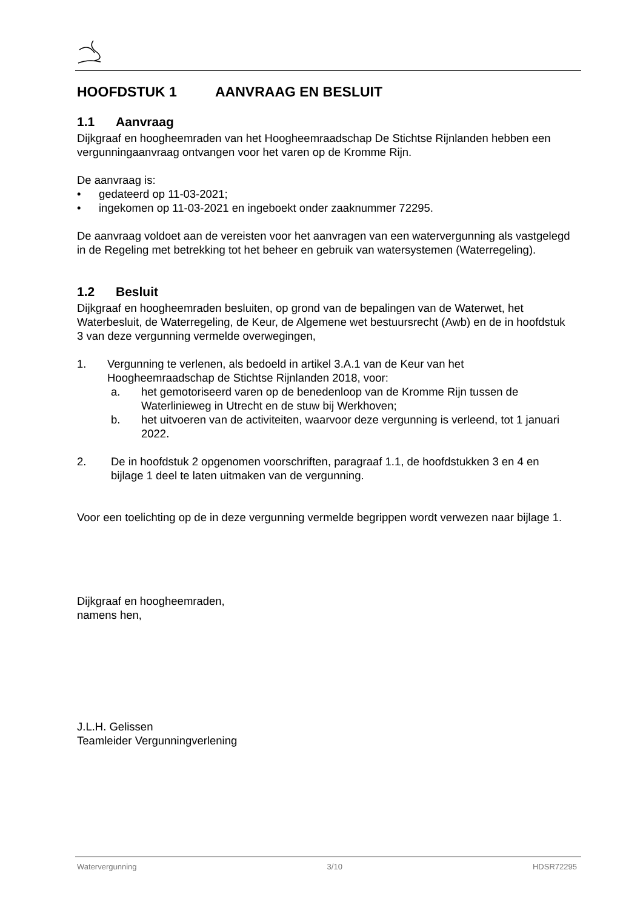HOOFDSTUK 1 AANVRAAG EN BESLUIT
1.1 Aanvraag
Dijkgraaf en hoogheemraden van het Hoogheemraadschap De Stichtse Rijnlanden hebben een vergunningaanvraag ontvangen voor het varen op de Kromme Rijn.
De aanvraag is:
• gedateerd op 11-03-2021;
• ingekomen op 11-03-2021 en ingeboekt onder zaaknummer 72295.
De aanvraag voldoet aan de vereisten voor het aanvragen van een watervergunning als vastgelegd in de Regeling met betrekking tot het beheer en gebruik van watersystemen (Waterregeling).
1.2 Besluit
Dijkgraaf en hoogheemraden besluiten, op grond van de bepalingen van de Waterwet, het Waterbesluit, de Waterregeling, de Keur, de Algemene wet bestuursrecht (Awb) en de in hoofdstuk 3 van deze vergunning vermelde overwegingen,
1. Vergunning te verlenen, als bedoeld in artikel 3.A.1 van de Keur van het Hoogheemraadschap de Stichtse Rijnlanden 2018, voor:
a. het gemotoriseerd varen op de benedenloop van de Kromme Rijn tussen de Waterlinieweg in Utrecht en de stuw bij Werkhoven;
b. het uitvoeren van de activiteiten, waarvoor deze vergunning is verleend, tot 1 januari 2022.
2. De in hoofdstuk 2 opgenomen voorschriften, paragraaf 1.1, de hoofdstukken 3 en 4 en bijlage 1 deel te laten uitmaken van de vergunning.
Voor een toelichting op de in deze vergunning vermelde begrippen wordt verwezen naar bijlage 1.
Dijkgraaf en hoogheemraden,
namens hen,
J.L.H. Gelissen
Teamleider Vergunningverlening
Watervergunning 3/10 HDSR72295